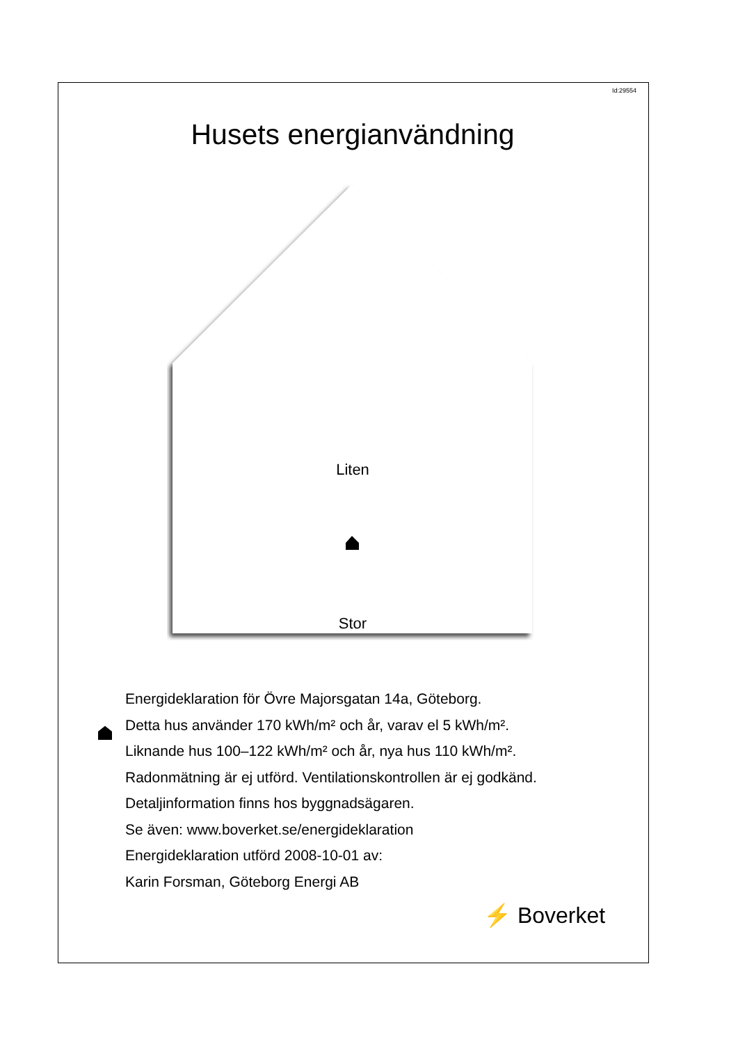Id:29554
Husets energianvändning
Liten
Stor
Energideklaration för Övre Majorsgatan 14a, Göteborg.
Detta hus använder 170 kWh/m² och år, varav el 5 kWh/m².
Liknande hus 100–122 kWh/m² och år, nya hus 110 kWh/m².
Radonmätning är ej utförd. Ventilationskontrollen är ej godkänd.
Detaljinformation finns hos byggnadsägaren.
Se även: www.boverket.se/energideklaration
Energideklaration utförd 2008-10-01 av:
Karin Forsman, Göteborg Energi AB
⚡ Boverket